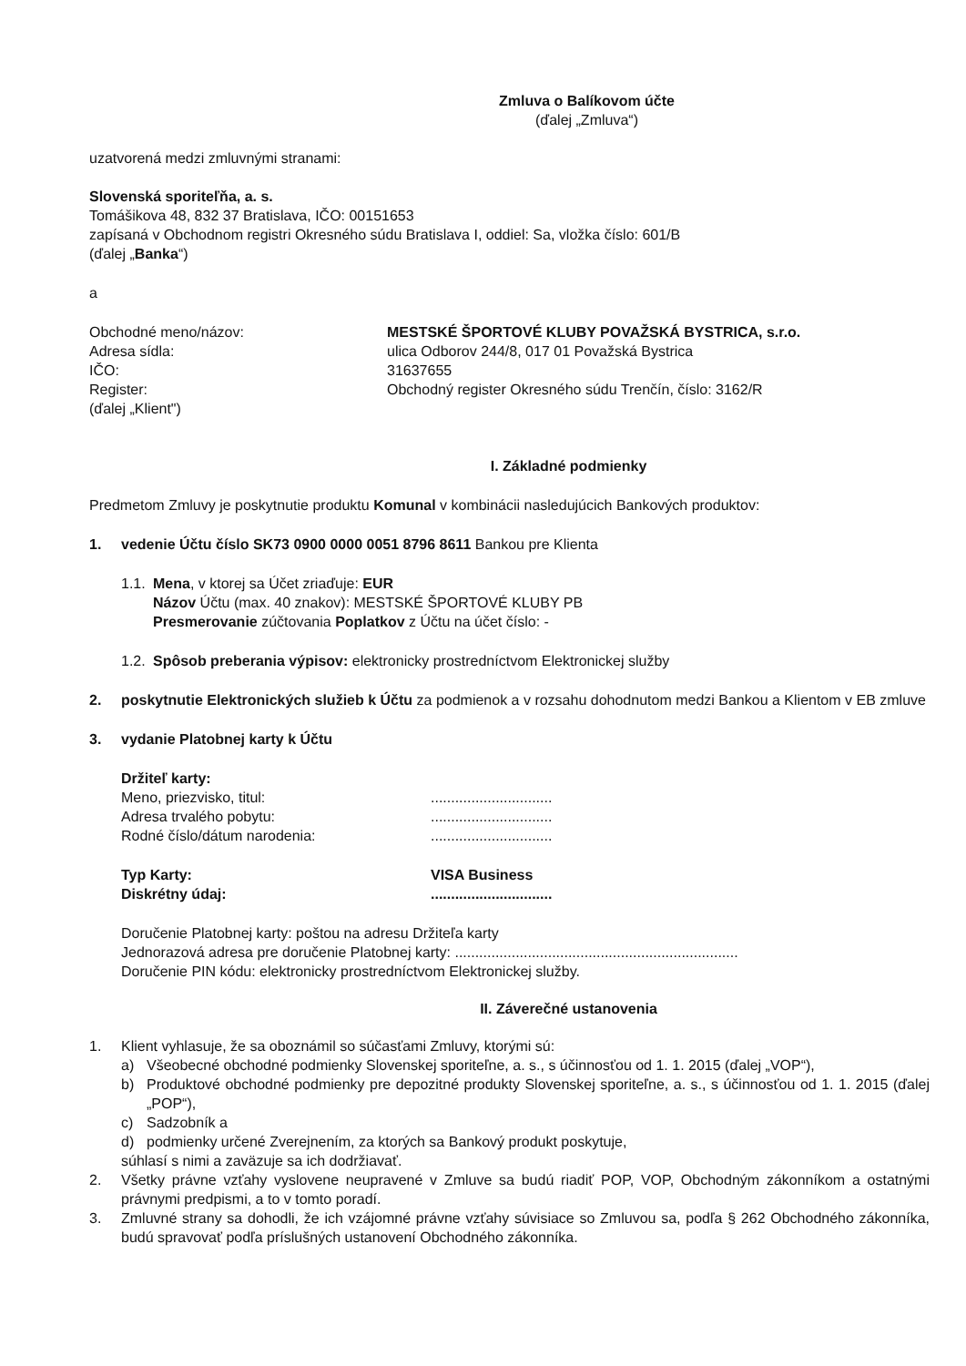Zmluva o Balíkovom účte
(ďalej „Zmluva“)
uzatvorená medzi zmluvnými stranami:
Slovenská sporiteľňa, a. s.
Tomášikova 48, 832 37 Bratislava, IČO: 00151653
zapísaná v Obchodnom registri Okresného súdu Bratislava I, oddiel: Sa, vložka číslo: 601/B
(ďalej „Banka“)
a
Obchodné meno/názov: MESTSKÉ ŠPORTOVÉ KLUBY POVAŽSKÁ BYSTRICA, s.r.o. Adresa sídla: ulica Odborov 244/8, 017 01 Považská Bystrica IČO: 31637655 Register: Obchodný register Okresného súdu Trenčín, číslo: 3162/R (ďalej „Klient")
I. Základné podmienky
Predmetom Zmluvy je poskytnutie produktu Komunal v kombinácii nasledujúcich Bankových produktov:
1. vedenie Účtu číslo SK73 0900 0000 0051 8796 8611 Bankou pre Klienta
1.1. Mena, v ktorej sa Účet zriaďuje: EUR
Názov Účtu (max. 40 znakov): MESTSKÉ ŠPORTOVÉ KLUBY PB
Presmerovanie zúčtovania Poplatkov z Účtu na účet číslo: -
1.2. Spôsob preberania výpisov: elektronicky prostredníctvom Elektronickej služby
2. poskytnutie Elektronických služieb k Účtu za podmienok a v rozsahu dohodnutom medzi Bankou a Klientom v EB zmluve
3. vydanie Platobnej karty k Účtu
Držiteľ karty:
Meno, priezvisko, titul:.............................. Adresa trvalého pobytu:.............................. Rodné číslo/dátum narodenia:..............................
Typ Karty: VISA Business Diskrétny údaj:..............................
Doručenie Platobnej karty: poštou na adresu Držiteľa karty
Jednorazová adresa pre doručenie Platobnej karty: ......................................................................
Doručenie PIN kódu: elektronicky prostredníctvom Elektronickej služby.
II. Záverečné ustanovenia
1. Klient vyhlasuje, že sa oboznámil so súčasťami Zmluvy, ktorými sú:
a) Všeobecné obchodné podmienky Slovenskej sporiteľne, a. s., s účinnosťou od 1. 1. 2015 (ďalej „VOP“),
b) Produktové obchodné podmienky pre depozitné produkty Slovenskej sporiteľne, a. s., s účinnosťou od 1. 1. 2015 (ďalej „POP“),
c) Sadzobník a
d) podmienky určené Zverejnením, za ktorých sa Bankový produkt poskytuje,
súhlasí s nimi a zaväzuje sa ich dodržiavať.
2. Všetky právne vzťahy vyslovene neupravené v Zmluve sa budú riadiť POP, VOP, Obchodným zákonníkom a ostatnými právnymi predpismi, a to v tomto poradí.
3. Zmluvné strany sa dohodli, že ich vzájomné právne vzťahy súvisiace so Zmluvou sa, podľa § 262 Obchodného zákonníka, budú spravovať podľa príslušných ustanovení Obchodného zákonníka.